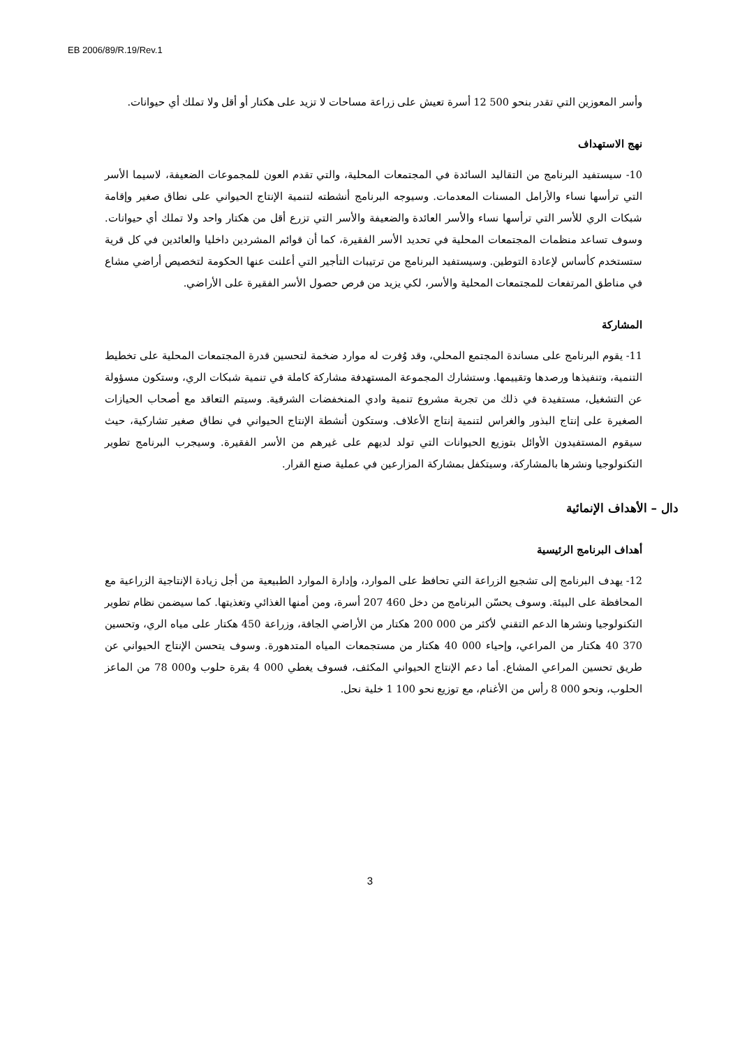EB 2006/89/R.19/Rev.1
وأسر المعوزين التي تقدر بنحو 500 12 أسرة تعيش على زراعة مساحات لا تزيد على هكتار أو أقل ولا تملك أي حيوانات.
نهج الاستهداف
10- سيستفيد البرنامج من التقاليد السائدة في المجتمعات المحلية، والتي تقدم العون للمجموعات الضعيفة، لاسيما الأسر التي ترأسها نساء والأرامل المسنات المعدمات. وسيوجه البرنامج أنشطته لتنمية الإنتاج الحيواني على نطاق صغير وإقامة شبكات الري للأسر التي ترأسها نساء والأسر العائدة والضعيفة والأسر التي تزرع أقل من هكتار واحد ولا تملك أي حيوانات. وسوف تساعد منظمات المجتمعات المحلية في تحديد الأسر الفقيرة، كما أن قوائم المشردين داخليا والعائدين في كل قرية ستستخدم كأساس لإعادة التوطين. وسيستفيد البرنامج من ترتيبات التأجير التي أعلنت عنها الحكومة لتخصيص أراضي مشاع في مناطق المرتفعات للمجتمعات المحلية والأسر، لكي يزيد من فرص حصول الأسر الفقيرة على الأراضي.
المشاركة
11- يقوم البرنامج على مساندة المجتمع المحلي، وقد وُفرت له موارد ضخمة لتحسين قدرة المجتمعات المحلية على تخطيط التنمية، وتنفيذها ورصدها وتقييمها. وستشارك المجموعة المستهدفة مشاركة كاملة في تنمية شبكات الري، وستكون مسؤولة عن التشغيل، مستفيدة في ذلك من تجربة مشروع تنمية وادي المنخفضات الشرقية. وسيتم التعاقد مع أصحاب الحيازات الصغيرة على إنتاج البذور والغراس لتنمية إنتاج الأعلاف. وستكون أنشطة الإنتاج الحيواني في نطاق صغير تشاركية، حيث سيقوم المستفيدون الأوائل بتوزيع الحيوانات التي تولد لديهم على غيرهم من الأسر الفقيرة. وسيجرب البرنامج تطوير التكنولوجيا ونشرها بالمشاركة، وسيتكفل بمشاركة المزارعين في عملية صنع القرار.
دال – الأهداف الإنمائية
أهداف البرنامج الرئيسية
12- يهدف البرنامج إلى تشجيع الزراعة التي تحافظ على الموارد، وإدارة الموارد الطبيعية من أجل زيادة الإنتاجية الزراعية مع المحافظة على البيئة. وسوف يحسّن البرنامج من دخل 460 207 أسرة، ومن أمنها الغذائي وتغذيتها. كما سيضمن نظام تطوير التكنولوجيا ونشرها الدعم التقني لأكثر من 000 200 هكتار من الأراضي الجافة، وزراعة 450 هكتار على مياه الري، وتحسين 370 40 هكتار من المراعي، وإحياء 000 40 هكتار من مستجمعات المياه المتدهورة. وسوف يتحسن الإنتاج الحيواني عن طريق تحسين المراعي المشاع. أما دعم الإنتاج الحيواني المكثف، فسوف يغطي 000 4 بقرة حلوب و000 78 من الماعز الحلوب، ونحو 000 8 رأس من الأغنام، مع توزيع نحو 100 1 خلية نحل.
3